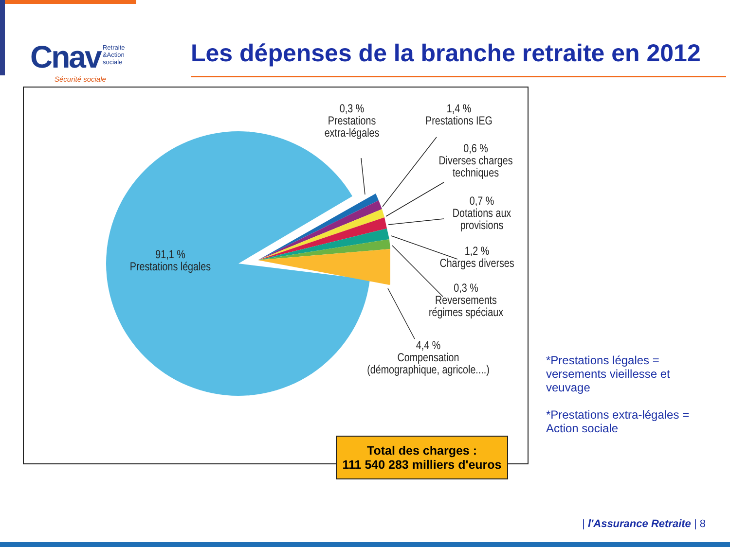Cnav Retraite
&Action
sociale
Sécurité sociale
Les dépenses de la branche retraite en 2012
91,1 %
Prestations légales
0,3 %
Prestations
extra-légales
1,4 %
Prestations IEG
0,6 %
Diverses charges
techniques
0,7 %
Dotations aux
provisions
1,2 %
Charges diverses
0,3 %
Reversements
régimes spéciaux
4,4 %
Compensation
(démographique, agricole....)
Total des charges :
111 540 283 milliers d'euros
*Prestations légales = versements vieillesse et veuvage
*Prestations extra-légales = Action sociale
| l'Assurance Retraite | 8